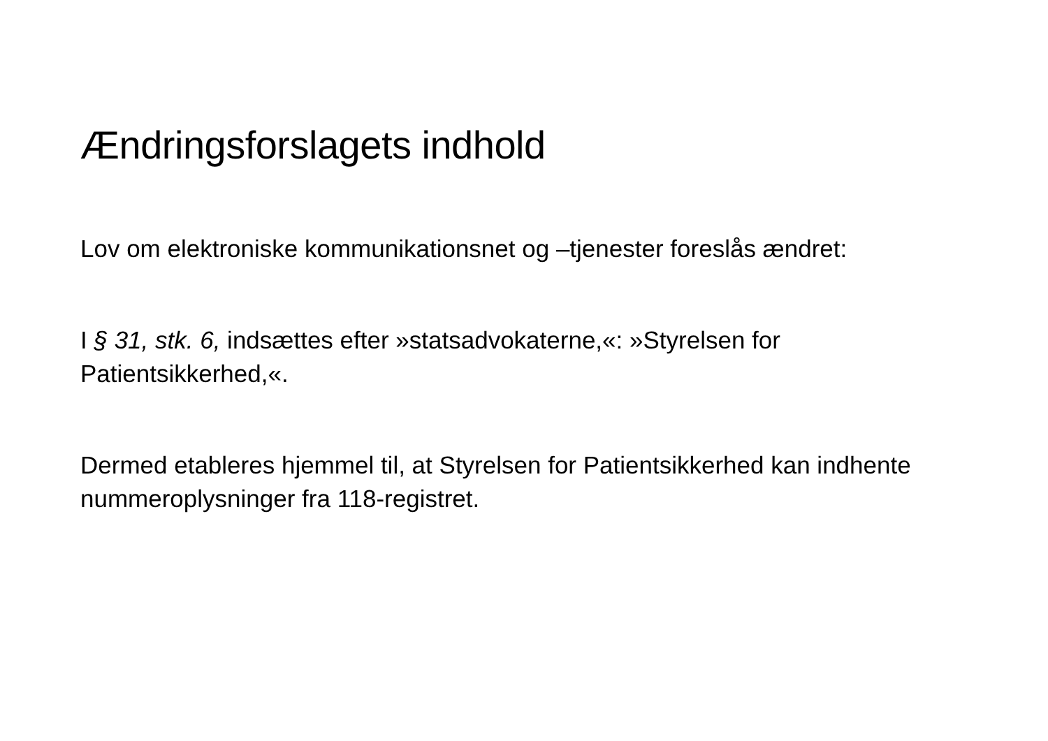Ændringsforslagets indhold
Lov om elektroniske kommunikationsnet og –tjenester foreslås ændret:
I § 31, stk. 6, indsættes efter »statsadvokaterne,«: »Styrelsen for Patientsikkerhed,«.
Dermed etableres hjemmel til, at Styrelsen for Patientsikkerhed kan indhente nummeroplysninger fra 118-registret.